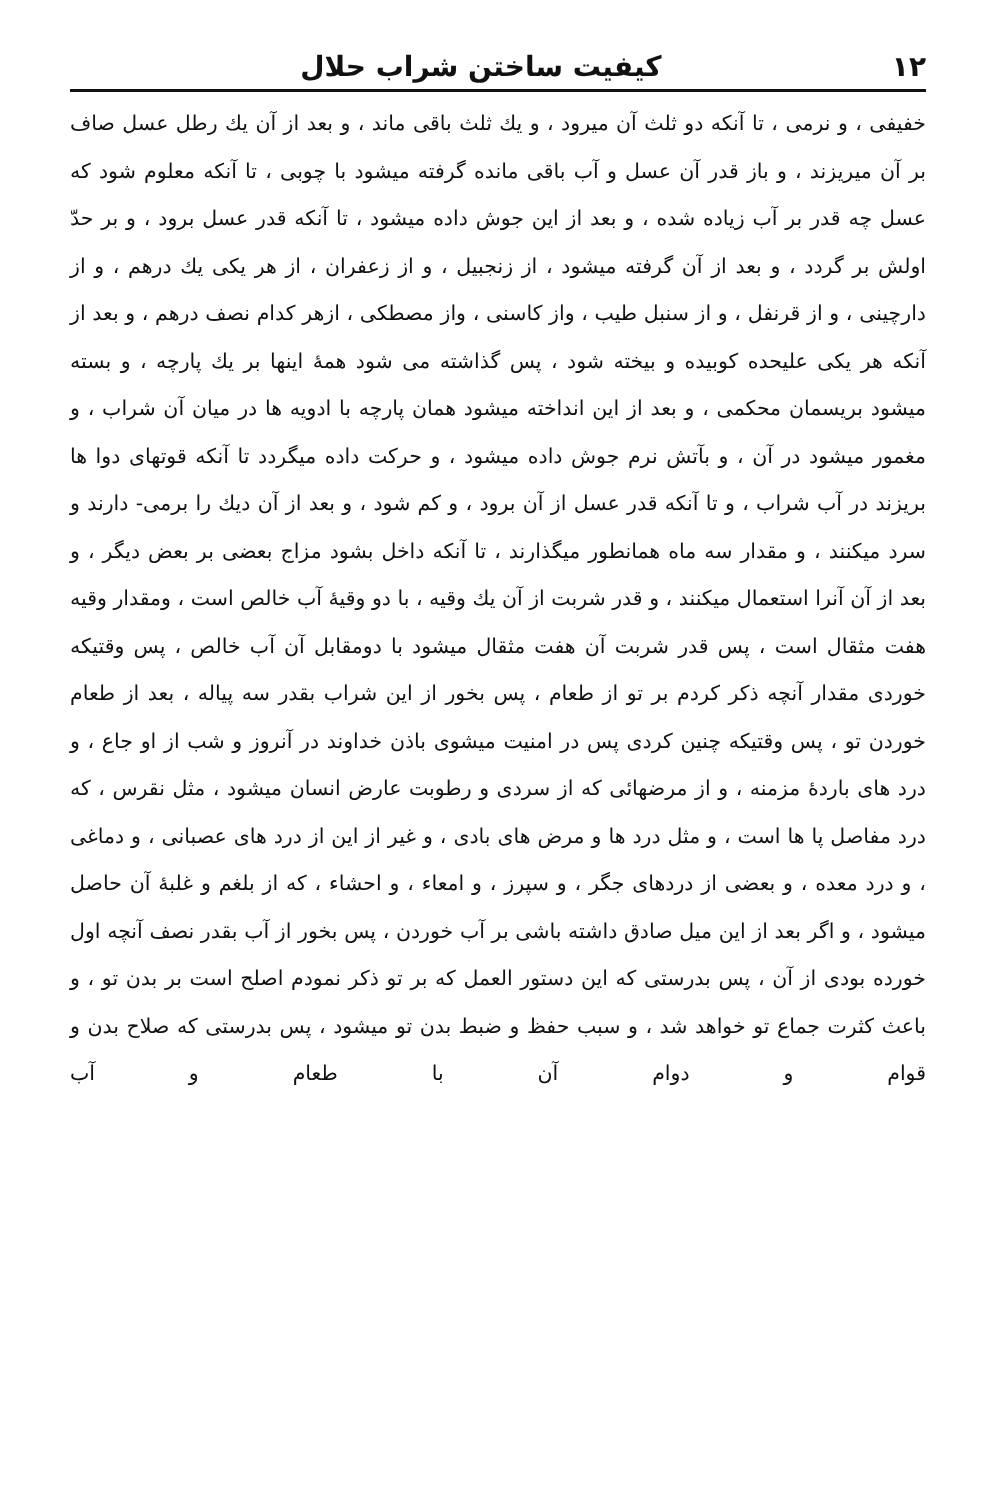۱۲ کیفیت ساختن شراب حلال
خفیفی ، و نرمی ، تا آنکه دو ثلث آن میرود ، و یك ثلث باقی ماند ، و بعد از آن یك رطل عسل صاف بر آن میریزند ، و باز قدر آن عسل و آب باقی مانده گرفته میشود با چوبی ، تا آنکه معلوم شود که عسل چه قدر بر آب زیاده شده ، و بعد از این جوش داده میشود ، تا آنکه قدر عسل برود ، و بر حدّ اولش بر گردد ، و بعد از آن گرفته میشود ، از زنجبیل ، و از زعفران ، از هر یکی یك درهم ، و از دارچینی ، و از قرنفل ، و از سنبل طیب ، واز کاسنی ، واز مصطکی ، ازهر کدام نصف درهم ، و بعد از آنکه هر یکی علیحده کوبیده و بیخته شود ، پس گذاشته می شود همهٔ اینها بر یك پارچه ، و بسته میشود بریسمان محکمی ، و بعد از این انداخته میشود همان پارچه با ادویه ها در میان آن شراب ، و مغمور میشود در آن ، و بآتش نرم جوش داده میشود ، و حرکت داده میگردد تا آنکه قوتهای دوا ها بریزند در آب شراب ، و تا آنکه قدر عسل از آن برود ، و کم شود ، و بعد از آن دیك را برمی- دارند و سرد میکنند ، و مقدار سه ماه همانطور میگذارند ، تا آنکه داخل بشود مزاج بعضی بر بعض دیگر ، و بعد از آن آنرا استعمال میکنند ، و قدر شربت از آن یك وقیه ، با دو وقیهٔ آب خالص است ، ومقدار وقیه هفت مثقال است ، پس قدر شربت آن هفت مثقال میشود با دومقابل آن آب خالص ، پس وقتیکه خوردی مقدار آنچه ذکر کردم بر تو از طعام ، پس بخور از این شراب بقدر سه پیاله ، بعد از طعام خوردن تو ، پس وقتیکه چنین کردی پس در امنیت میشوی باذن خداوند در آنروز و شب از او جاع ، و درد های باردهٔ مزمنه ، و از مرضهائی که از سردی و رطوبت عارض انسان میشود ، مثل نقرس ، که درد مفاصل پا ها است ، و مثل درد ها و مرض های بادی ، و غیر از این از درد های عصبانی ، و دماغی ، و درد معده ، و بعضی از دردهای جگر ، و سپرز ، و امعاء ، و احشاء ، که از بلغم و غلبهٔ آن حاصل میشود ، و اگر بعد از این میل صادق داشته باشی بر آب خوردن ، پس بخور از آب بقدر نصف آنچه اول خورده بودی از آن ، پس بدرستی که این دستور العمل که بر تو ذکر نمودم اصلح است بر بدن تو ، و باعث کثرت جماع تو خواهد شد ، و سبب حفظ و ضبط بدن تو میشود ، پس بدرستی که صلاح بدن و قوام و دوام آن با طعام و آب